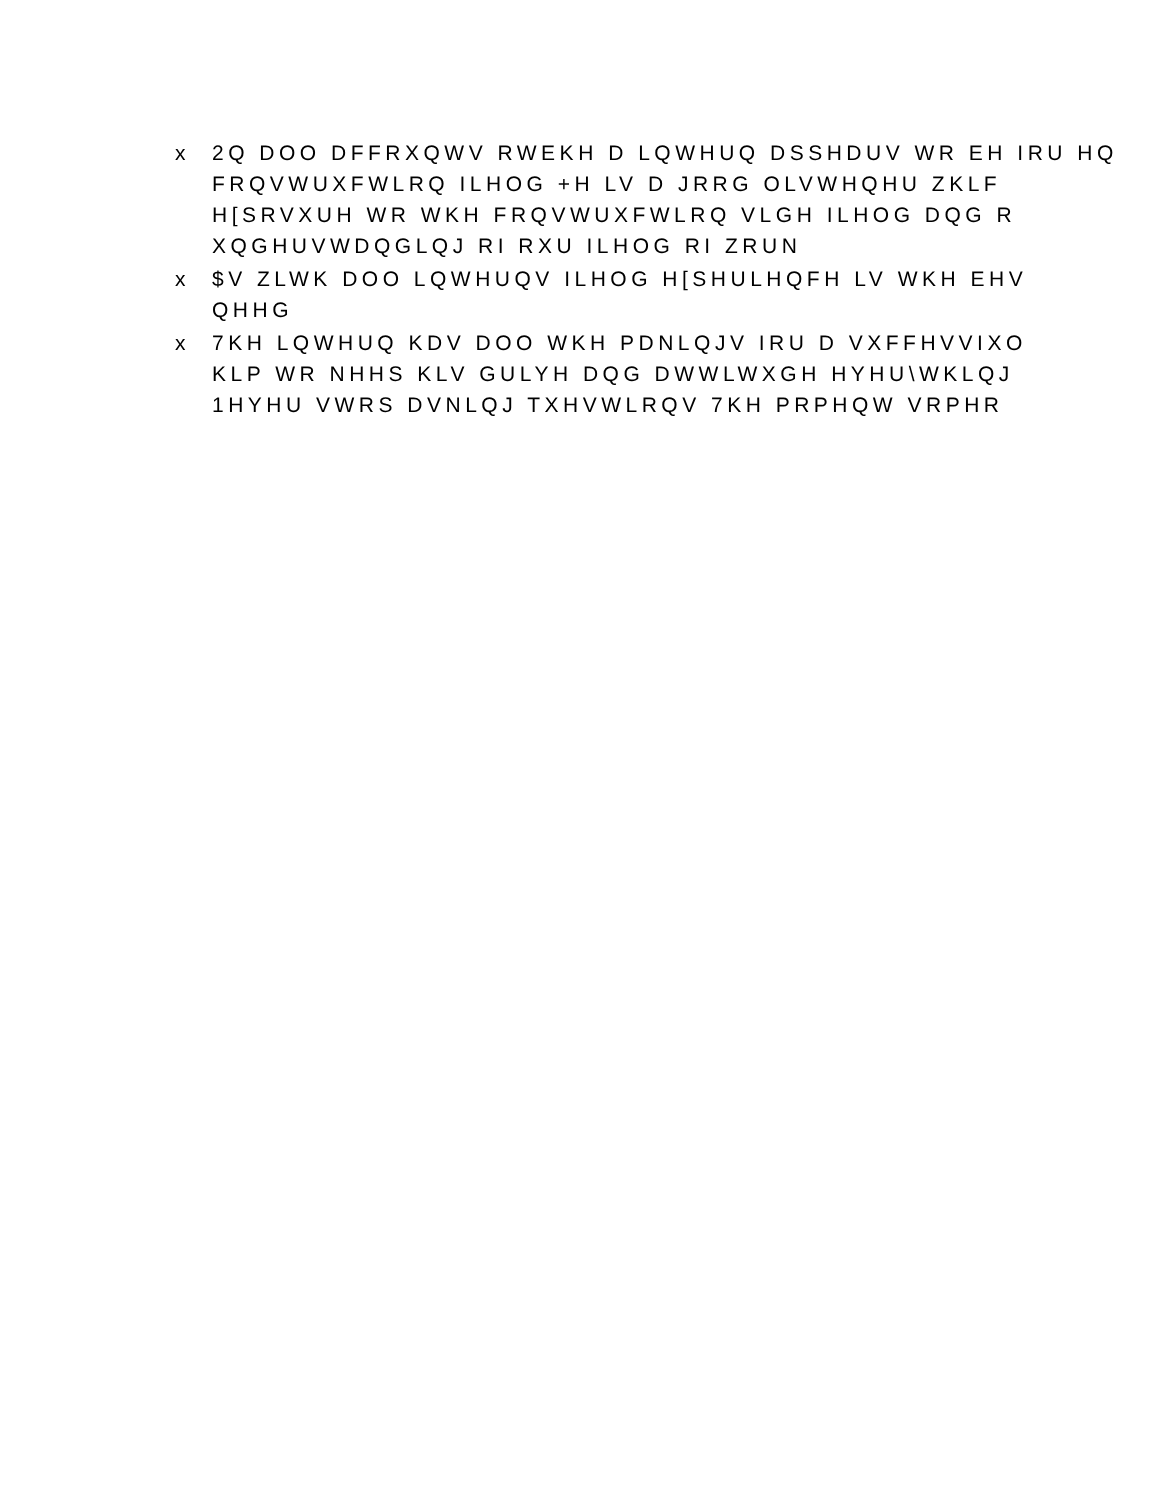x 2Q DOO DFFRXQWV RWEKH D LQWHUQ DSSHDUV WR EH IRU HQ
FRQVWUXFWLRQ ILHOG +H LV D JRRG OLVWHQHU ZKLF
H[SRVXUH WR WKH FRQVWUXFWLRQ VLGH ILHOG DQG R
XQGHUVWDQGLQJ RI RXU ILHOG RI ZRUN
x $V ZLWK DOO LQWHUQV ILHOG H[SHULHQFH LV WKH EHV
QHHG
x 7KH LQWHUQ KDV DOO WKH PDNLQJV IRU D VXFFHVVIXO
KLP WR NHHS KLV GULYH DQG DWWLWXGH HYHU\WKLQJ
1HYHU VWRS DVNLQJ TXHVWLRQV 7KH PRPHQW VRPHR